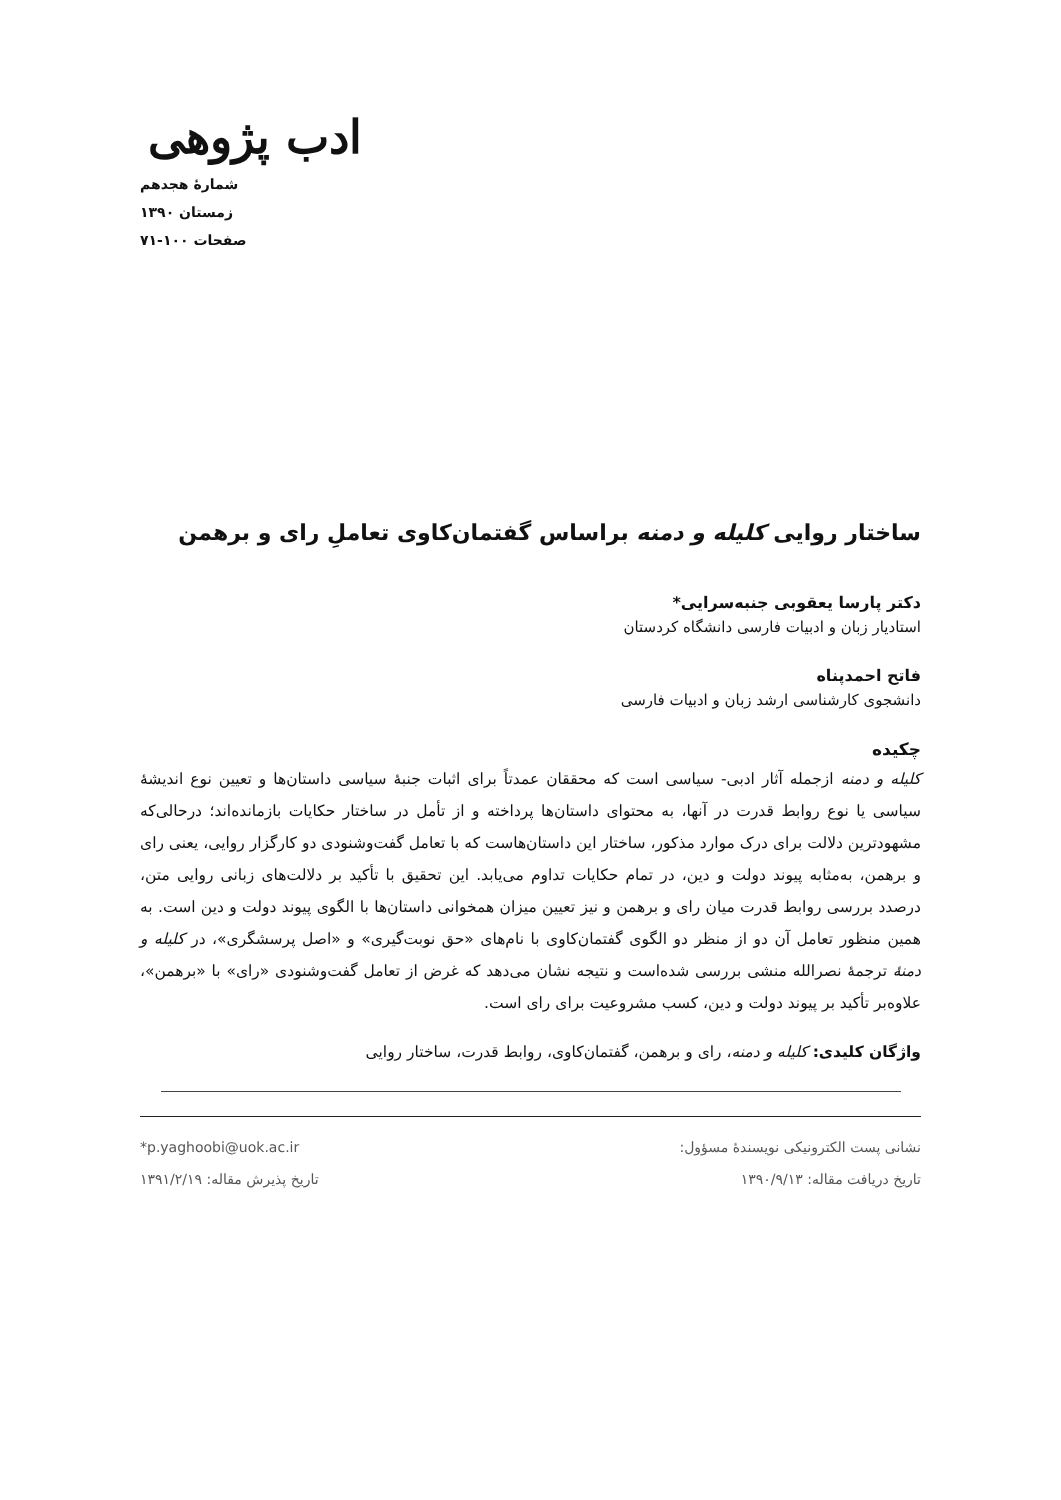ادب پژوهی
شمارهٔ هجدهم
زمستان ۱۳۹۰
صفحات ۱۰۰-۷۱
ساختار روایی کلیله و دمنه براساس گفتمان‌کاوی تعاملِ رای و برهمن
دکتر پارسا یعقوبی جنبه‌سرایی*
استادیار زبان و ادبیات فارسی دانشگاه کردستان
فاتح احمدپناه
دانشجوی کارشناسی ارشد زبان و ادبیات فارسی
چکیده
کلیله و دمنه ازجمله آثار ادبی- سیاسی است که محققان عمدتاً برای اثبات جنبهٔ سیاسی داستان‌ها و تعیین نوع اندیشهٔ سیاسی یا نوع روابط قدرت در آنها، به محتوای داستان‌ها پرداخته و از تأمل در ساختار حکایات بازمانده‌اند؛ درحالی‌که مشهودترین دلالت برای درک موارد مذکور، ساختار این داستان‌هاست که با تعامل گفت‌وشنودی دو کارگزار روایی، یعنی رای و برهمن، به‌مثابه پیوند دولت و دین، در تمام حکایات تداوم می‌یابد. این تحقیق با تأکید بر دلالت‌های زبانی روایی متن، درصدد بررسی روابط قدرت میان رای و برهمن و نیز تعیین میزان همخوانی داستان‌ها با الگوی پیوند دولت و دین است. به همین منظور تعامل آن دو از منظر دو الگوی گفتمان‌کاوی با نام‌های «حق نوبت‌گیری» و «اصل پرسشگری»، در کلیله و دمنهٔ ترجمهٔ نصرالله منشی بررسی شده‌است و نتیجه نشان می‌دهد که غرض از تعامل گفت‌وشنودی «رای» با «برهمن»، علاوه‌بر تأکید بر پیوند دولت و دین، کسب مشروعیت برای رای است.
واژگان کلیدی: کلیله و دمنه، رای و برهمن، گفتمان‌کاوی، روابط قدرت، ساختار روایی
نشانی پست الکترونیکی نویسندهٔ مسؤول:
تاریخ دریافت مقاله: ۱۳۹۰/۹/۱۳
*p.yaghoobi@uok.ac.ir
تاریخ پذیرش مقاله: ۱۳۹۱/۲/۱۹